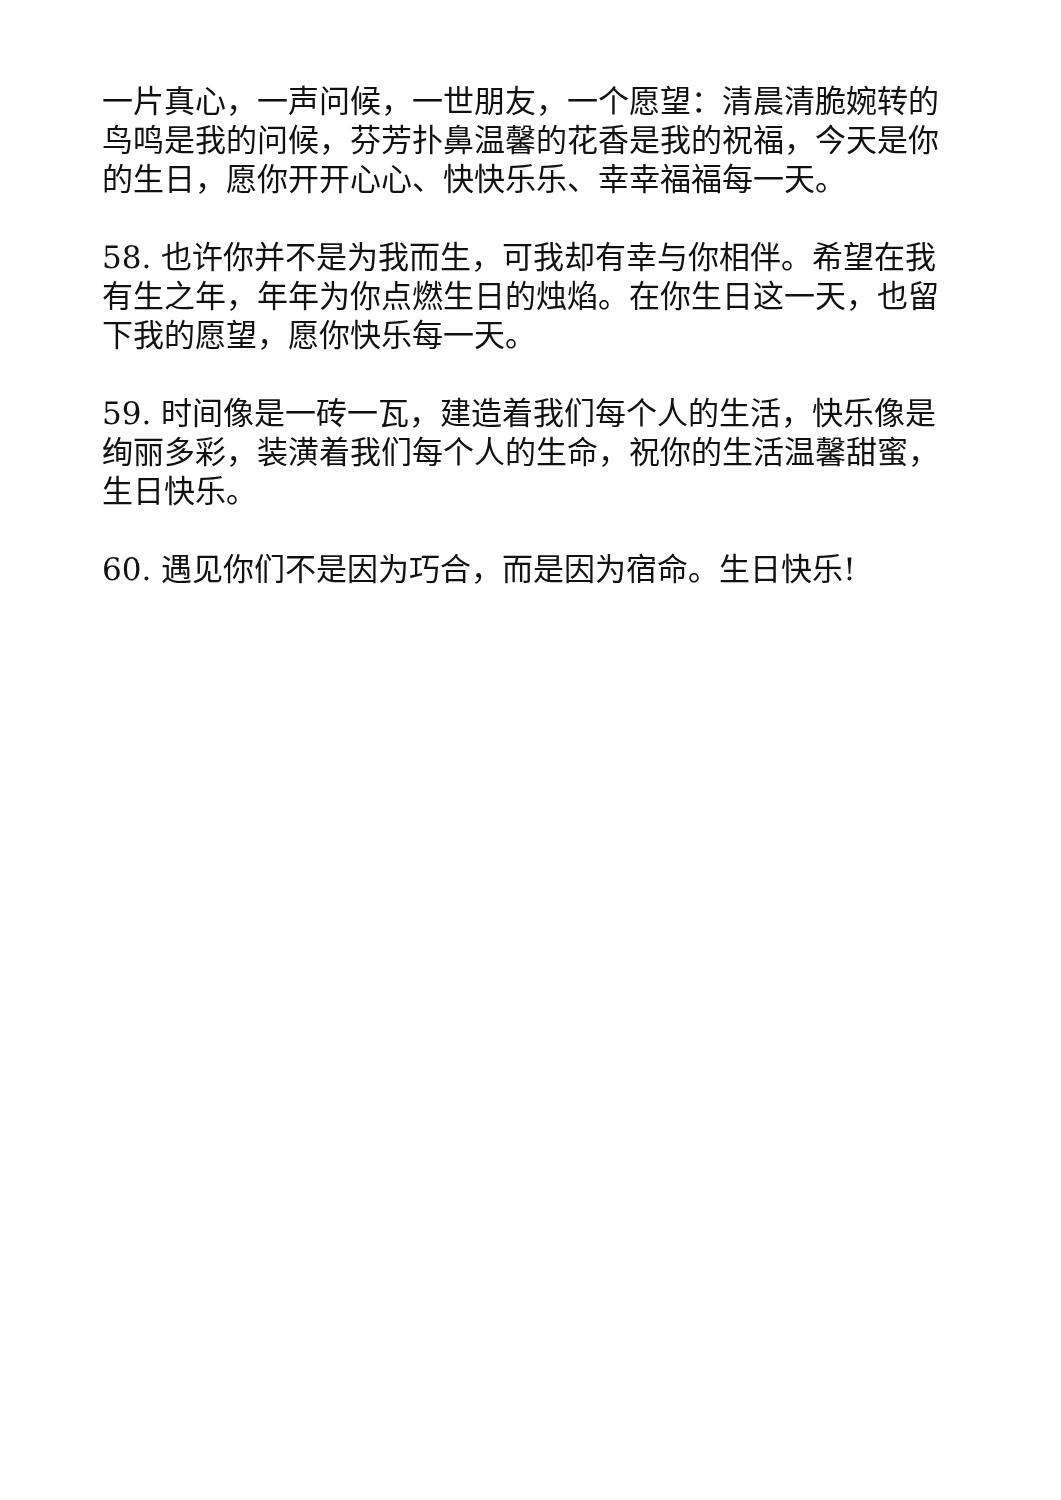一片真心，一声问候，一世朋友，一个愿望：清晨清脆婉转的鸟鸣是我的问候，芬芳扑鼻温馨的花香是我的祝福，今天是你的生日，愿你开开心心、快快乐乐、幸幸福福每一天。
58. 也许你并不是为我而生，可我却有幸与你相伴。希望在我有生之年，年年为你点燃生日的烛焰。在你生日这一天，也留下我的愿望，愿你快乐每一天。
59. 时间像是一砖一瓦，建造着我们每个人的生活，快乐像是绚丽多彩，装潢着我们每个人的生命，祝你的生活温馨甜蜜，生日快乐。
60. 遇见你们不是因为巧合，而是因为宿命。生日快乐!